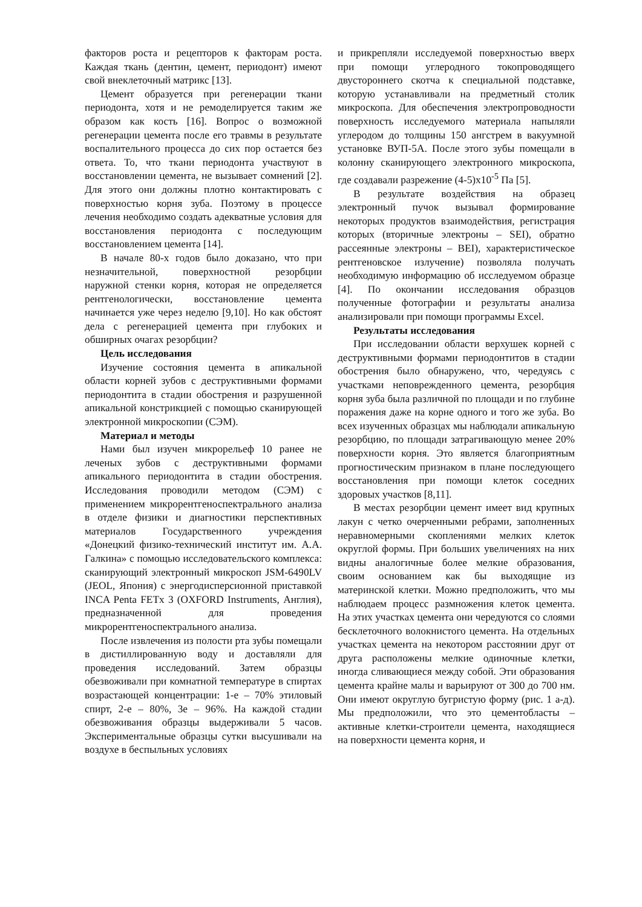факторов роста и рецепторов к факторам роста. Каждая ткань (дентин, цемент, периодонт) имеют свой внеклеточный матрикс [13].
Цемент образуется при регенерации ткани периодонта, хотя и не ремоделируется таким же образом как кость [16]. Вопрос о возможной регенерации цемента после его травмы в результате воспалительного процесса до сих пор остается без ответа. То, что ткани периодонта участвуют в восстановлении цемента, не вызывает сомнений [2]. Для этого они должны плотно контактировать с поверхностью корня зуба. Поэтому в процессе лечения необходимо создать адекватные условия для восстановления периодонта с последующим восстановлением цемента [14].
В начале 80-х годов было доказано, что при незначительной, поверхностной резорбции наружной стенки корня, которая не определяется рентгенологически, восстановление цемента начинается уже через неделю [9,10]. Но как обстоят дела с регенерацией цемента при глубоких и обширных очагах резорбции?
Цель исследования
Изучение состояния цемента в апикальной области корней зубов с деструктивными формами периодонтита в стадии обострения и разрушенной апикальной констрикцией с помощью сканирующей электронной микроскопии (СЭМ).
Материал и методы
Нами был изучен микрорельеф 10 ранее не леченых зубов с деструктивными формами апикального периодонтита в стадии обострения. Исследования проводили методом (СЭМ) с применением микрорентгеноспектрального анализа в отделе физики и диагностики перспективных материалов Государственного учреждения «Донецкий физико-технический институт им. А.А. Галкина» с помощью исследовательского комплекса: сканирующий электронный микроскоп JSM-6490LV (JEOL, Япония) с энергодисперсионной приставкой INCA Penta FETx 3 (OXFORD Instruments, Англия), предназначенной для проведения микрорентгеноспектрального анализа.
После извлечения из полости рта зубы помещали в дистиллированную воду и доставляли для проведения исследований. Затем образцы обезвоживали при комнатной температуре в спиртах возрастающей концентрации: 1-е – 70% этиловый спирт, 2-е – 80%, 3е – 96%. На каждой стадии обезвоживания образцы выдерживали 5 часов. Экспериментальные образцы сутки высушивали на воздухе в беспыльных условиях
и прикрепляли исследуемой поверхностью вверх при помощи углеродного токопроводящего двустороннего скотча к специальной подставке, которую устанавливали на предметный столик микроскопа. Для обеспечения электропроводности поверхность исследуемого материала напыляли углеродом до толщины 150 ангстрем в вакуумной установке ВУП-5А. После этого зубы помещали в колонну сканирующего электронного микроскопа, где создавали разрежение (4-5)x10<sup>-5</sup> Па [5].
В результате воздействия на образец электронный пучок вызывал формирование некоторых продуктов взаимодействия, регистрация которых (вторичные электроны – SEI), обратно рассеянные электроны – BEI), характеристическое рентгеновское излучение) позволяла получать необходимую информацию об исследуемом образце [4]. По окончании исследования образцов полученные фотографии и результаты анализа анализировали при помощи программы Excel.
Результаты исследования
При исследовании области верхушек корней с деструктивными формами периодонтитов в стадии обострения было обнаружено, что, чередуясь с участками неповрежденного цемента, резорбция корня зуба была различной по площади и по глубине поражения даже на корне одного и того же зуба. Во всех изученных образцах мы наблюдали апикальную резорбцию, по площади затрагивающую менее 20% поверхности корня. Это является благоприятным прогностическим признаком в плане последующего восстановления при помощи клеток соседних здоровых участков [8,11].
В местах резорбции цемент имеет вид крупных лакун с четко очерченными ребрами, заполненных неравномерными скоплениями мелких клеток округлой формы. При больших увеличениях на них видны аналогичные более мелкие образования, своим основанием как бы выходящие из материнской клетки. Можно предположить, что мы наблюдаем процесс размножения клеток цемента. На этих участках цемента они чередуются со слоями бесклеточного волокнистого цемента. На отдельных участках цемента на некотором расстоянии друг от друга расположены мелкие одиночные клетки, иногда сливающиеся между собой. Эти образования цемента крайне малы и варьируют от 300 до 700 нм. Они имеют округлую бугристую форму (рис. 1 а-д). Мы предположили, что это цементобласты – активные клетки-строители цемента, находящиеся на поверхности цемента корня, и